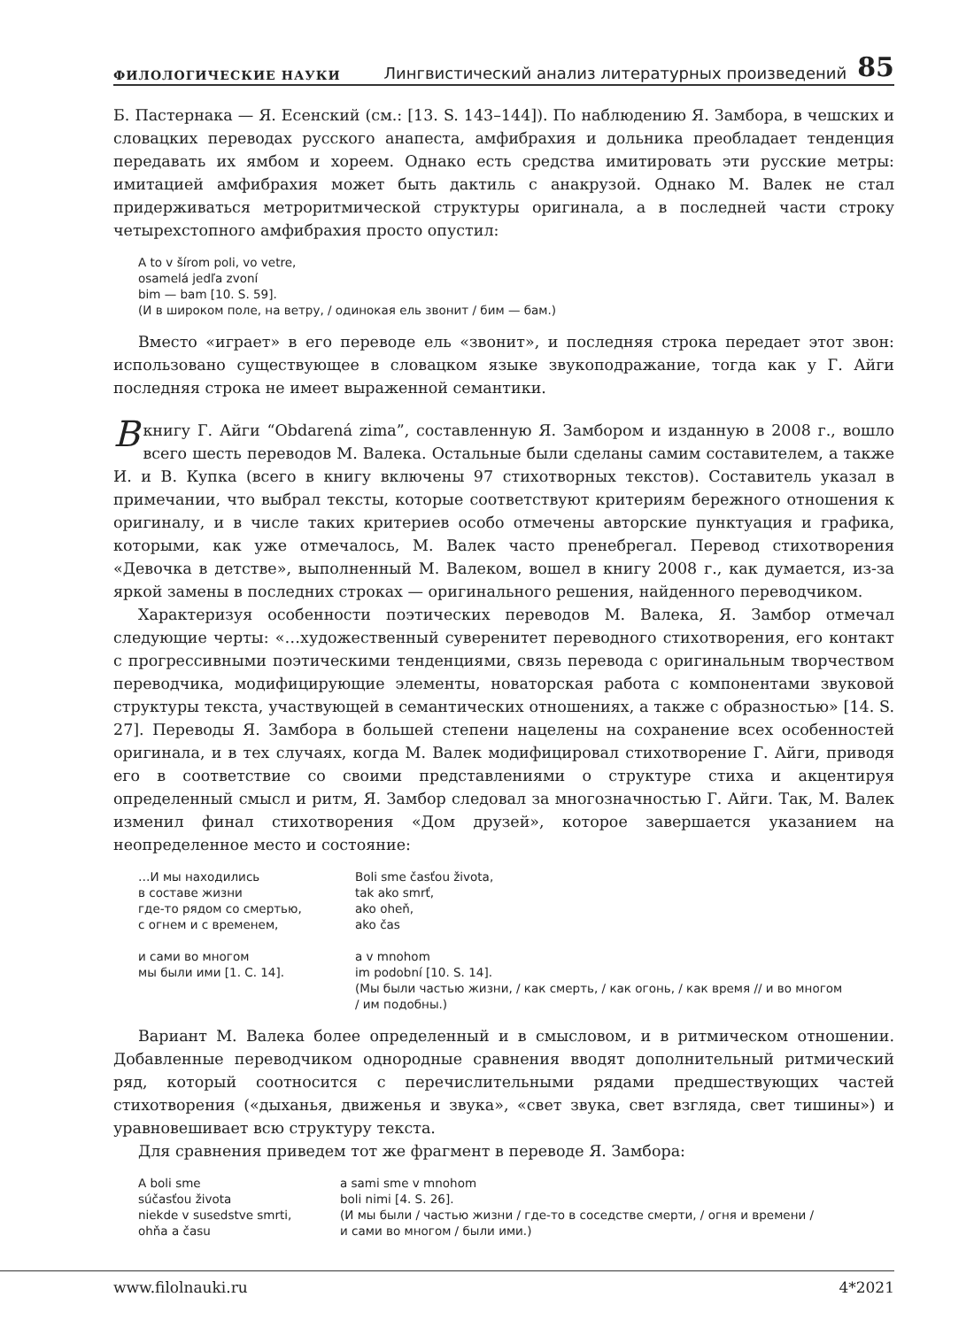ФИЛОЛОГИЧЕСКИЕ НАУКИ Лингвистический анализ литературных произведений 85
Б. Пастернака — Я. Есенский (см.: [13. S. 143–144]). По наблюдению Я. Замбора, в чешских и словацких переводах русского анапеста, амфибрахия и дольника преобладает тенденция передавать их ямбом и хореем. Однако есть средства имитировать эти русские метры: имитацией амфибрахия может быть дактиль с анакрузой. Однако М. Валек не стал придерживаться метроритмической структуры оригинала, а в последней части строку четырехстопного амфибрахия просто опустил:
A to v šírom poli, vo vetre,
osamelá jedľa zvoní
bim — bam [10. S. 59].
(И в широком поле, на ветру, / одинокая ель звонит / бим — бам.)
Вместо «играет» в его переводе ель «звонит», и последняя строка передает этот звон: использовано существующее в словацком языке звукоподражание, тогда как у Г. Айги последняя строка не имеет выраженной семантики.
В книгу Г. Айги “Obdarená zima”, составленную Я. Замбором и изданную в 2008 г., вошло всего шесть переводов М. Валека. Остальные были сделаны самим составителем, а также И. и В. Купка (всего в книгу включены 97 стихотворных текстов). Составитель указал в примечании, что выбрал тексты, которые соответствуют критериям бережного отношения к оригиналу, и в числе таких критериев особо отмечены авторские пунктуация и графика, которыми, как уже отмечалось, М. Валек часто пренебрегал. Перевод стихотворения «Девочка в детстве», выполненный М. Валеком, вошел в книгу 2008 г., как думается, из-за яркой замены в последних строках — оригинального решения, найденного переводчиком.
Характеризуя особенности поэтических переводов М. Валека, Я. Замбор отмечал следующие черты: «…художественный суверенитет переводного стихотворения, его контакт с прогрессивными поэтическими тенденциями, связь перевода с оригинальным творчеством переводчика, модифицирующие элементы, новаторская работа с компонентами звуковой структуры текста, участвующей в семантических отношениях, а также с образностью» [14. S. 27]. Переводы Я. Замбора в большей степени нацелены на сохранение всех особенностей оригинала, и в тех случаях, когда М. Валек модифицировал стихотворение Г. Айги, приводя его в соответствие со своими представлениями о структуре стиха и акцентируя определенный смысл и ритм, Я. Замбор следовал за многозначностью Г. Айги. Так, М. Валек изменил финал стихотворения «Дом друзей», которое завершается указанием на неопределенное место и состояние:
…И мы находились
в составе жизни
где-то рядом со смертью,
с огнем и с временем,
и сами во многом
мы были ими [1. С. 14].
Boli sme časťou života,
tak ako smrť,
ako oheň,
ako čas
a v mnohom
im podobní [10. S. 14].
(Мы были частью жизни, / как смерть, / как огонь, / как время // и во многом
/ им подобны.)
Вариант М. Валека более определенный и в смысловом, и в ритмическом отношении. Добавленные переводчиком однородные сравнения вводят дополнительный ритмический ряд, который соотносится с перечислительными рядами предшествующих частей стихотворения («дыханья, движенья и звука», «свет звука, свет взгляда, свет тишины») и уравновешивает всю структуру текста.
Для сравнения приведем тот же фрагмент в переводе Я. Замбора:
A boli sme
súčasťou života
niekde v susedstve smrti,
ohňa a času
a sami sme v mnohom
boli nimi [4. S. 26].
(И мы были / частью жизни / где-то в соседстве смерти, / огня и времени /
и сами во многом / были ими.)
www.filolnauki.ru 4*2021